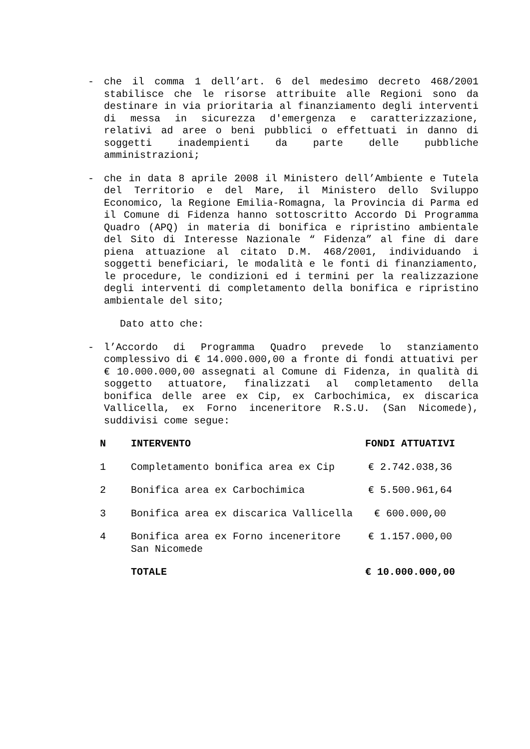- che il comma 1 dell’art. 6 del medesimo decreto 468/2001 stabilisce che le risorse attribuite alle Regioni sono da destinare in via prioritaria al finanziamento degli interventi di messa in sicurezza d'emergenza e caratterizzazione, relativi ad aree o beni pubblici o effettuati in danno di soggetti inadempienti da parte delle pubbliche amministrazioni;
- che in data 8 aprile 2008 il Ministero dell’Ambiente e Tutela del Territorio e del Mare, il Ministero dello Sviluppo Economico, la Regione Emilia-Romagna, la Provincia di Parma ed il Comune di Fidenza hanno sottoscritto Accordo Di Programma Quadro (APQ) in materia di bonifica e ripristino ambientale del Sito di Interesse Nazionale “ Fidenza” al fine di dare piena attuazione al citato D.M. 468/2001, individuando i soggetti beneficiari, le modalità e le fonti di finanziamento, le procedure, le condizioni ed i termini per la realizzazione degli interventi di completamento della bonifica e ripristino ambientale del sito;
Dato atto che:
- l’Accordo di Programma Quadro prevede lo stanziamento complessivo di € 14.000.000,00 a fronte di fondi attuativi per € 10.000.000,00 assegnati al Comune di Fidenza, in qualità di soggetto attuatore, finalizzati al completamento della bonifica delle aree ex Cip, ex Carbochimica, ex discarica Vallicella, ex Forno inceneritore R.S.U. (San Nicomede), suddivisi come segue:
| N | INTERVENTO | FONDI ATTUATIVI |
| --- | --- | --- |
| 1 | Completamento bonifica area ex Cip | € 2.742.038,36 |
| 2 | Bonifica area ex Carbochimica | € 5.500.961,64 |
| 3 | Bonifica area ex discarica Vallicella | € 600.000,00 |
| 4 | Bonifica area ex Forno inceneritore San Nicomede | € 1.157.000,00 |
| | TOTALE | € 10.000.000,00 |